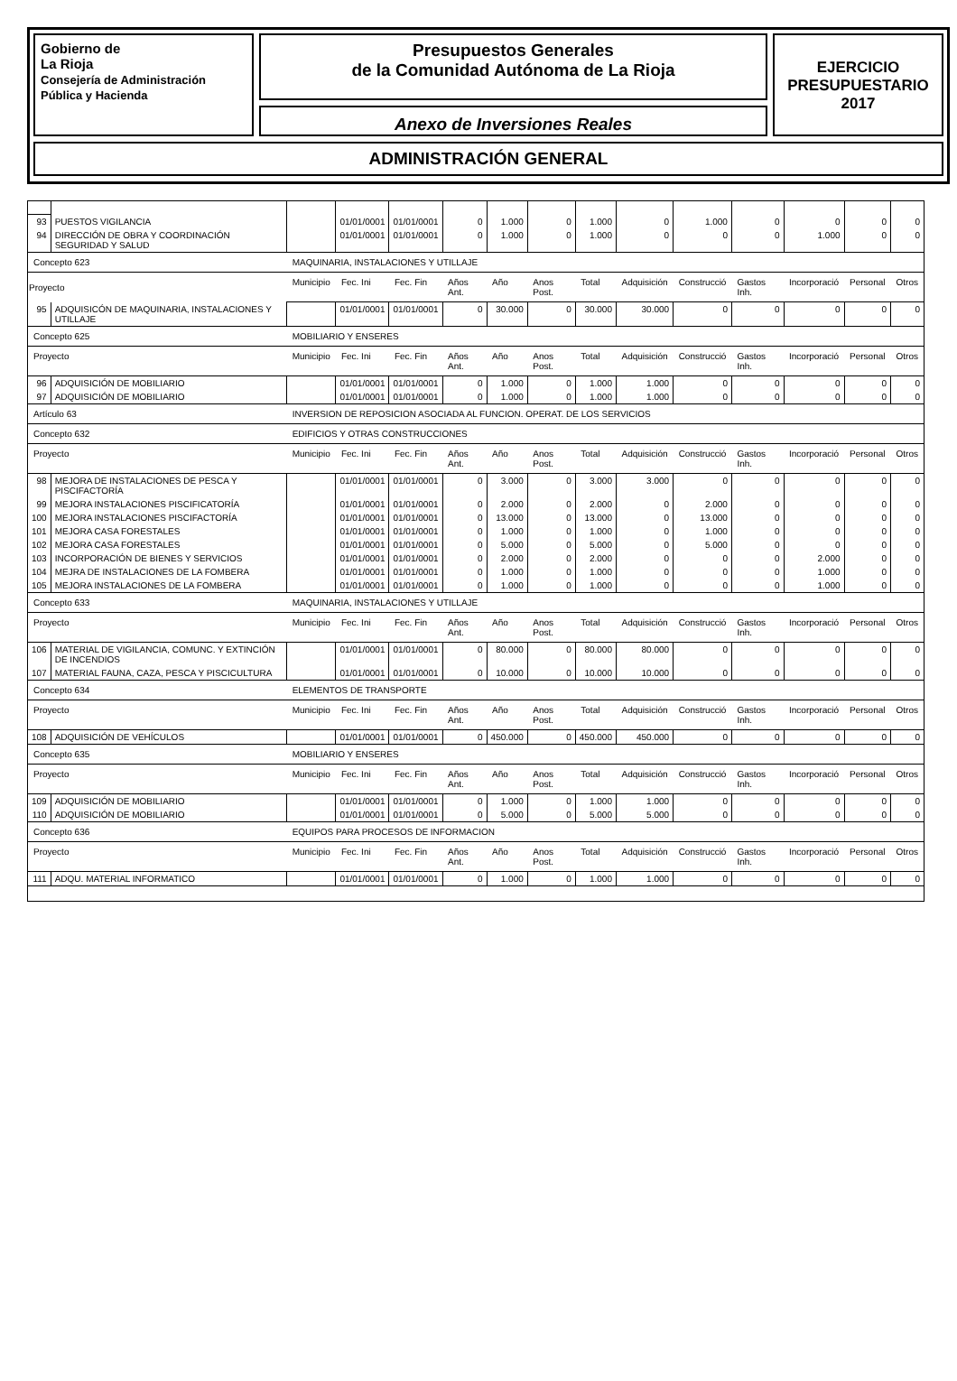Gobierno de
La Rioja
Consejería de Administración
Pública y Hacienda
Presupuestos Generales
de la Comunidad Autónoma de La Rioja
Anexo de Inversiones Reales
EJERCICIO
PRESUPUESTARIO
2017
ADMINISTRACIÓN GENERAL
| 93 | PUESTOS VIGILANCIA | | 01/01/0001 | 01/01/0001 | 0 | 1.000 | 0 | 1.000 | 0 | 1.000 | 0 | 0 | 0 | 0 |
| 94 | DIRECCIÓN DE OBRA Y COORDINACIÓN SEGURIDAD Y SALUD | | 01/01/0001 | 01/01/0001 | 0 | 1.000 | 0 | 1.000 | 0 | 0 | 0 | 1.000 | 0 | 0 |
| Concepto 623 | | MAQUINARIA, INSTALACIONES Y UTILLAJE | | | | | | | | | | | | |
| Proyecto | | Municipio | Fec. Ini | Fec. Fin | Años Ant. | Año | Anos Post. | Total | Adquisición | Construcció | Gastos Inh. | Incorporació | Personal | Otros |
| 95 | ADQUISICÓN DE MAQUINARIA, INSTALACIONES Y UTILLAJE | | 01/01/0001 | 01/01/0001 | 0 | 30.000 | 0 | 30.000 | 30.000 | 0 | 0 | 0 | 0 | 0 |
| Concepto 625 | | MOBILIARIO Y ENSERES | | | | | | | | | | | | |
| Proyecto | | Municipio | Fec. Ini | Fec. Fin | Años Ant. | Año | Anos Post. | Total | Adquisición | Construcció | Gastos Inh. | Incorporació | Personal | Otros |
| 96 | ADQUISICIÓN DE MOBILIARIO | | 01/01/0001 | 01/01/0001 | 0 | 1.000 | 0 | 1.000 | 1.000 | 0 | 0 | 0 | 0 | 0 |
| 97 | ADQUISICIÓN DE MOBILIARIO | | 01/01/0001 | 01/01/0001 | 0 | 1.000 | 0 | 1.000 | 1.000 | 0 | 0 | 0 | 0 | 0 |
| Artículo 63 | | INVERSION DE REPOSICION ASOCIADA AL FUNCION. OPERAT. DE LOS SERVICIOS | | | | | | | | | | | | |
| Concepto 632 | | EDIFICIOS Y OTRAS CONSTRUCCIONES | | | | | | | | | | | | |
| Proyecto | | Municipio | Fec. Ini | Fec. Fin | Años Ant. | Año | Anos Post. | Total | Adquisición | Construcció | Gastos Inh. | Incorporació | Personal | Otros |
| 98 | MEJORA DE INSTALACIONES DE PESCA Y PISCIFACTORÍA | | 01/01/0001 | 01/01/0001 | 0 | 3.000 | 0 | 3.000 | 3.000 | 0 | 0 | 0 | 0 | 0 |
| 99 | MEJORA INSTALACIONES PISCIFICATORÍA | | 01/01/0001 | 01/01/0001 | 0 | 2.000 | 0 | 2.000 | 0 | 2.000 | 0 | 0 | 0 | 0 |
| 100 | MEJORA INSTALACIONES PISCIFACTORÍA | | 01/01/0001 | 01/01/0001 | 0 | 13.000 | 0 | 13.000 | 0 | 13.000 | 0 | 0 | 0 | 0 |
| 101 | MEJORA CASA FORESTALES | | 01/01/0001 | 01/01/0001 | 0 | 1.000 | 0 | 1.000 | 0 | 1.000 | 0 | 0 | 0 | 0 |
| 102 | MEJORA CASA FORESTALES | | 01/01/0001 | 01/01/0001 | 0 | 5.000 | 0 | 5.000 | 0 | 5.000 | 0 | 0 | 0 | 0 |
| 103 | INCORPORACIÓN DE BIENES Y SERVICIOS | | 01/01/0001 | 01/01/0001 | 0 | 2.000 | 0 | 2.000 | 0 | 0 | 0 | 2.000 | 0 | 0 |
| 104 | MEJRA DE INSTALACIONES DE LA FOMBERA | | 01/01/0001 | 01/01/0001 | 0 | 1.000 | 0 | 1.000 | 0 | 0 | 0 | 1.000 | 0 | 0 |
| 105 | MEJORA INSTALACIONES DE LA FOMBERA | | 01/01/0001 | 01/01/0001 | 0 | 1.000 | 0 | 1.000 | 0 | 0 | 0 | 1.000 | 0 | 0 |
| Concepto 633 | | MAQUINARIA, INSTALACIONES Y UTILLAJE | | | | | | | | | | | | |
| Proyecto | | Municipio | Fec. Ini | Fec. Fin | Años Ant. | Año | Anos Post. | Total | Adquisición | Construcció | Gastos Inh. | Incorporació | Personal | Otros |
| 106 | MATERIAL DE VIGILANCIA, COMUNC. Y EXTINCIÓN DE INCENDIOS | | 01/01/0001 | 01/01/0001 | 0 | 80.000 | 0 | 80.000 | 80.000 | 0 | 0 | 0 | 0 | 0 |
| 107 | MATERIAL FAUNA, CAZA, PESCA Y PISCICULTURA | | 01/01/0001 | 01/01/0001 | 0 | 10.000 | 0 | 10.000 | 10.000 | 0 | 0 | 0 | 0 | 0 |
| Concepto 634 | | ELEMENTOS DE TRANSPORTE | | | | | | | | | | | | |
| Proyecto | | Municipio | Fec. Ini | Fec. Fin | Años Ant. | Año | Anos Post. | Total | Adquisición | Construcció | Gastos Inh. | Incorporació | Personal | Otros |
| 108 | ADQUISICIÓN DE VEHÍCULOS | | 01/01/0001 | 01/01/0001 | 0 | 450.000 | 0 | 450.000 | 450.000 | 0 | 0 | 0 | 0 | 0 |
| Concepto 635 | | MOBILIARIO Y ENSERES | | | | | | | | | | | | |
| Proyecto | | Municipio | Fec. Ini | Fec. Fin | Años Ant. | Año | Anos Post. | Total | Adquisición | Construcció | Gastos Inh. | Incorporació | Personal | Otros |
| 109 | ADQUISICIÓN DE MOBILIARIO | | 01/01/0001 | 01/01/0001 | 0 | 1.000 | 0 | 1.000 | 1.000 | 0 | 0 | 0 | 0 | 0 |
| 110 | ADQUISICIÓN DE MOBILIARIO | | 01/01/0001 | 01/01/0001 | 0 | 5.000 | 0 | 5.000 | 5.000 | 0 | 0 | 0 | 0 | 0 |
| Concepto 636 | | EQUIPOS PARA PROCESOS DE INFORMACION | | | | | | | | | | | | |
| Proyecto | | Municipio | Fec. Ini | Fec. Fin | Años Ant. | Año | Anos Post. | Total | Adquisición | Construcció | Gastos Inh. | Incorporació | Personal | Otros |
| 111 | ADQU. MATERIAL INFORMATICO | | 01/01/0001 | 01/01/0001 | 0 | 1.000 | 0 | 1.000 | 1.000 | 0 | 0 | 0 | 0 | 0 |